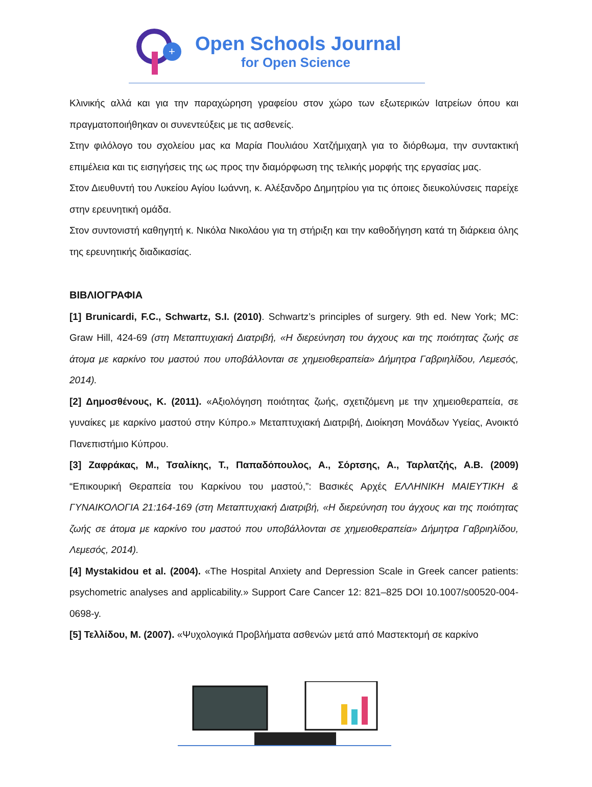+
Open Schools Journal
for Open Science
Κλινικής αλλά και για την παραχώρηση γραφείου στον χώρο των εξωτερικών Ιατρείων όπου και πραγματοποιήθηκαν οι συνεντεύξεις με τις ασθενείς.
Στην φιλόλογο του σχολείου μας κα Μαρία Πουλιάου Χατζήμιχαηλ για το διόρθωμα, την συντακτική επιμέλεια και τις εισηγήσεις της ως προς την διαμόρφωση της τελικής μορφής της εργασίας μας.
Στον Διευθυντή του Λυκείου Αγίου Ιωάννη, κ. Αλέξανδρο Δημητρίου για τις όποιες διευκολύνσεις παρείχε στην ερευνητική ομάδα.
Στον συντονιστή καθηγητή κ. Νικόλα Νικολάου για τη στήριξη και την καθοδήγηση κατά τη διάρκεια όλης της ερευνητικής διαδικασίας.
ΒΙΒΛΙΟΓΡΑΦΙΑ
[1] Brunicardi, F.C., Schwartz, S.I. (2010). Schwartz’s principles of surgery. 9th ed. New York; MC: Graw Hill, 424-69 (στη Μεταπτυχιακή Διατριβή, «Η διερεύνηση του άγχους και της ποιότητας ζωής σε άτομα με καρκίνο του μαστού που υποβάλλονται σε χημειοθεραπεία» Δήμητρα Γαβριηλίδου, Λεμεσός, 2014).
[2] Δημοσθένους, Κ. (2011). «Αξιολόγηση ποιότητας ζωής, σχετιζόμενη με την χημειοθεραπεία, σε γυναίκες με καρκίνο μαστού στην Κύπρο.» Μεταπτυχιακή Διατριβή, Διοίκηση Μονάδων Υγείας, Ανοικτό Πανεπιστήμιο Κύπρου.
[3] Ζαφράκας, Μ., Τσαλίκης, Τ., Παπαδόπουλος, Α., Σόρτσης, Α., Ταρλατζής, Α.Β. (2009) “Επικουρική Θεραπεία του Καρκίνου του μαστού,”: Βασικές Αρχές ΕΛΛΗΝΙΚΗ ΜΑΙΕΥΤΙΚΗ & ΓΥΝΑΙΚΟΛΟΓΙΑ 21:164-169 (στη Μεταπτυχιακή Διατριβή, «Η διερεύνηση του άγχους και της ποιότητας ζωής σε άτομα με καρκίνο του μαστού που υποβάλλονται σε χημειοθεραπεία» Δήμητρα Γαβριηλίδου, Λεμεσός, 2014).
[4] Mystakidou et al. (2004). «The Hospital Anxiety and Depression Scale in Greek cancer patients: psychometric analyses and applicability.» Support Care Cancer 12: 821–825 DOI 10.1007/s00520-004-0698-y.
[5] Τελλίδου, Μ. (2007). «Ψυχολογικά Προβλήματα ασθενών μετά από Μαστεκτομή σε καρκίνο